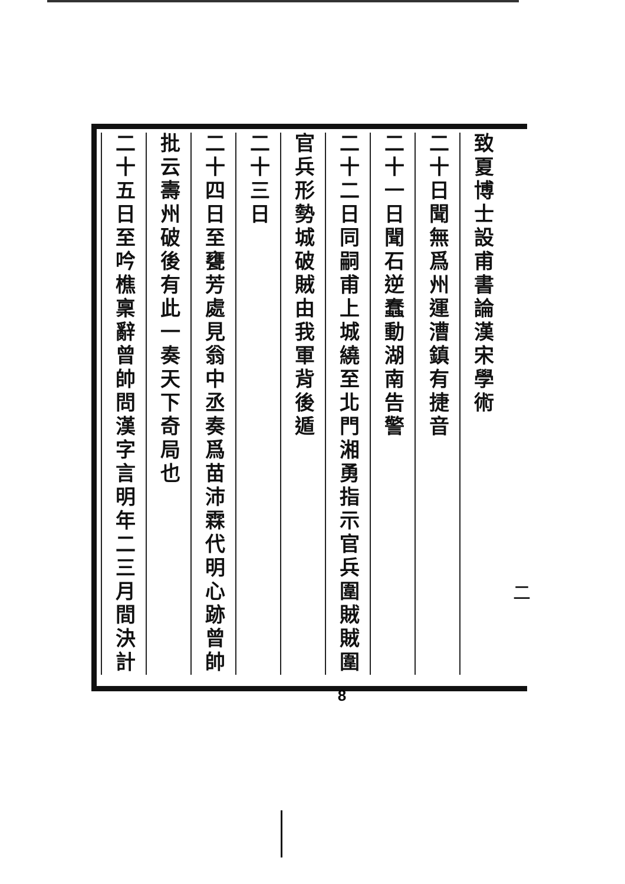致夏博士設甫書論漢宋學術
二十日聞無爲州運漕鎮有捷音
二十一日聞石逆蠢動湖南告警
二十二日同嗣甫上城繞至北門湘勇指示官兵圍賊賊圍
官兵形勢城破賊由我軍背後遁
二十三日
二十四日至甕芳處見翁中丞奏爲苗沛霖代明心跡曾帥
批云壽州破後有此一奏天下奇局也
二十五日至吟樵稟辭曾帥問漢字言明年二三月間決計
二
8